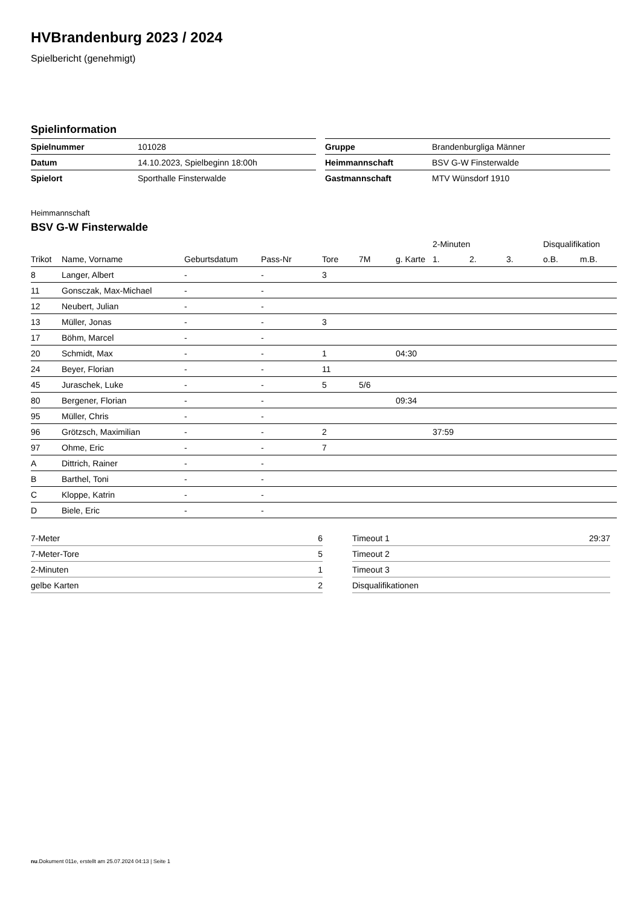HVBrandenburg 2023 / 2024
Spielbericht (genehmigt)
Spielinformation
| Spielnummer | 101028 |
| Datum | 14.10.2023, Spielbeginn 18:00h |
| Spielort | Sporthalle Finsterwalde |
| Gruppe | Brandenburgliga Männer |
| Heimmannschaft | BSV G-W Finsterwalde |
| Gastmannschaft | MTV Wünsdorf 1910 |
Heimmannschaft
BSV G-W Finsterwalde
| | | | | | | | 2-Minuten | | | Disqualifikation | |
| --- | --- | --- | --- | --- | --- | --- | --- | --- | --- | --- | --- |
| Trikot | Name, Vorname | Geburtsdatum | Pass-Nr | Tore | 7M | g. Karte | 1. | 2. | 3. | o.B. | m.B. |
| 8 | Langer, Albert | - | - | 3 | | | | | | | |
| 11 | Gonsczak, Max-Michael | - | - | | | | | | | | |
| 12 | Neubert, Julian | - | - | | | | | | | | |
| 13 | Müller, Jonas | - | - | 3 | | | | | | | |
| 17 | Böhm, Marcel | - | - | | | | | | | | |
| 20 | Schmidt, Max | - | - | 1 | | 04:30 | | | | | |
| 24 | Beyer, Florian | - | - | 11 | | | | | | | |
| 45 | Juraschek, Luke | - | - | 5 | 5/6 | | | | | | |
| 80 | Bergener, Florian | - | - | | | 09:34 | | | | | |
| 95 | Müller, Chris | - | - | | | | | | | | |
| 96 | Grötzsch, Maximilian | - | - | 2 | | | 37:59 | | | | |
| 97 | Ohme, Eric | - | - | 7 | | | | | | | |
| A | Dittrich, Rainer | - | - | | | | | | | | |
| B | Barthel, Toni | - | - | | | | | | | | |
| C | Kloppe, Katrin | - | - | | | | | | | | |
| D | Biele, Eric | - | - | | | | | | | | |
| 7-Meter | 6 |
| 7-Meter-Tore | 5 |
| 2-Minuten | 1 |
| gelbe Karten | 2 |
| Timeout 1 | 29:37 |
| Timeout 2 | |
| Timeout 3 | |
| Disqualifikationen | |
nu.Dokument 011e, erstellt am 25.07.2024 04:13 | Seite 1